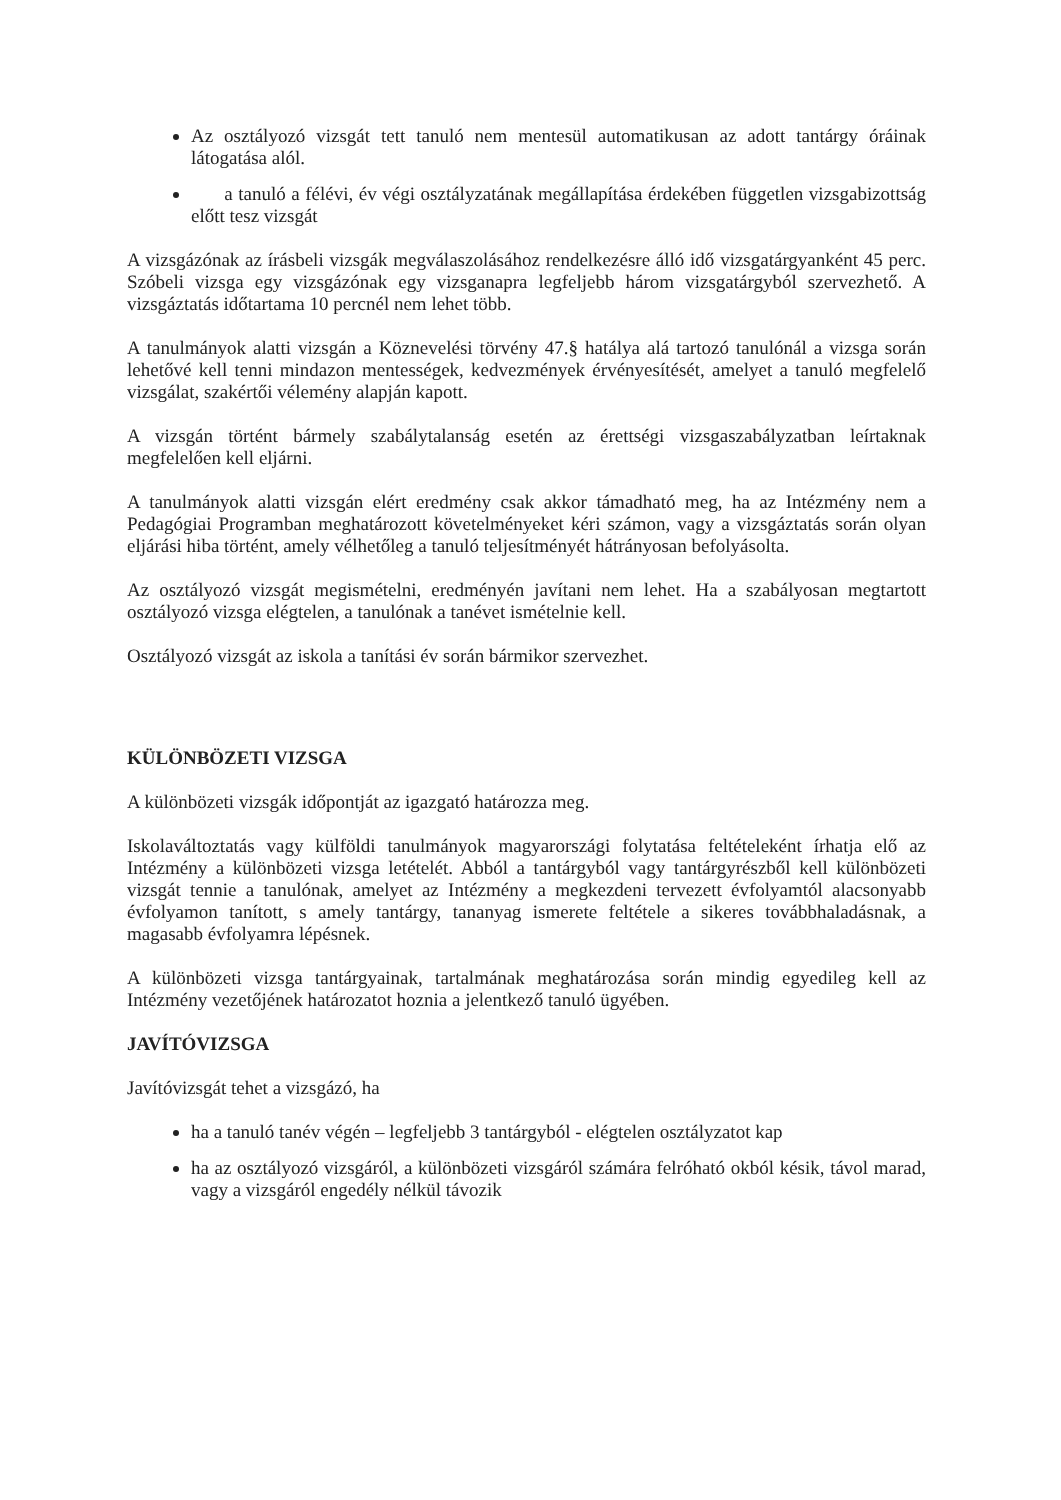Az osztályozó vizsgát tett tanuló nem mentesül automatikusan az adott tantárgy óráinak látogatása alól.
a tanuló a félévi, év végi osztályzatának megállapítása érdekében független vizsgabizottság előtt tesz vizsgát
A vizsgázónak az írásbeli vizsgák megválaszolásához rendelkezésre álló idő vizsgatárgyanként 45 perc. Szóbeli vizsga egy vizsgázónak egy vizsganapra legfeljebb három vizsgatárgyból szervezhető. A vizsgáztatás időtartama 10 percnél nem lehet több.
A tanulmányok alatti vizsgán a Köznevelési törvény 47.§ hatálya alá tartozó tanulónál a vizsga során lehetővé kell tenni mindazon mentességek, kedvezmények érvényesítését, amelyet a tanuló megfelelő vizsgálat, szakértői vélemény alapján kapott.
A vizsgán történt bármely szabálytalanság esetén az érettségi vizsgaszabályzatban leírtaknak megfelelően kell eljárni.
A tanulmányok alatti vizsgán elért eredmény csak akkor támadható meg, ha az Intézmény nem a Pedagógiai Programban meghatározott követelményeket kéri számon, vagy a vizsgáztatás során olyan eljárási hiba történt, amely vélhetőleg a tanuló teljesítményét hátrányosan befolyásolta.
Az osztályozó vizsgát megismételni, eredményén javítani nem lehet. Ha a szabályosan megtartott osztályozó vizsga elégtelen, a tanulónak a tanévet ismételnie kell.
Osztályozó vizsgát az iskola a tanítási év során bármikor szervezhet.
KÜLÖNBÖZETI VIZSGA
A különbözeti vizsgák időpontját az igazgató határozza meg.
Iskolaváltoztatás vagy külföldi tanulmányok magyarországi folytatása feltételeként írhatja elő az Intézmény a különbözeti vizsga letételét. Abból a tantárgyból vagy tantárgyrészből kell különbözeti vizsgát tennie a tanulónak, amelyet az Intézmény a megkezdeni tervezett évfolyamtól alacsonyabb évfolyamon tanított, s amely tantárgy, tananyag ismerete feltétele a sikeres továbbhaladásnak, a magasabb évfolyamra lépésnek.
A különbözeti vizsga tantárgyainak, tartalmának meghatározása során mindig egyedileg kell az Intézmény vezetőjének határozatot hoznia a jelentkező tanuló ügyében.
JAVÍTÓVIZSGA
Javítóvizsgát tehet a vizsgázó, ha
ha a tanuló tanév végén – legfeljebb 3 tantárgyból - elégtelen osztályzatot kap
ha az osztályozó vizsgáról, a különbözeti vizsgáról számára felróható okból késik, távol marad, vagy a vizsgáról engedély nélkül távozik